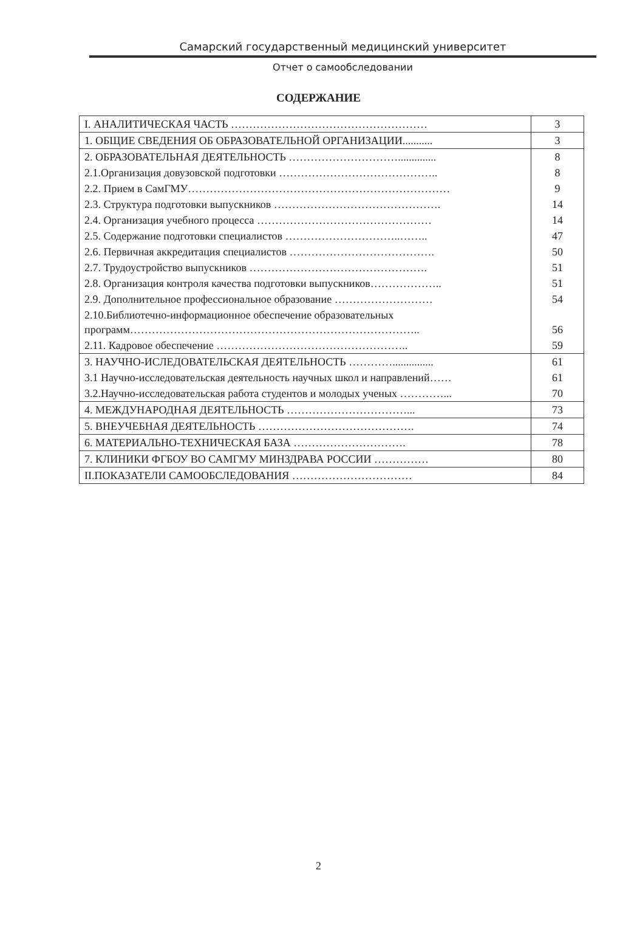Самарский государственный медицинский университет
Отчет о самообследовании
СОДЕРЖАНИЕ
| I. АНАЛИТИЧЕСКАЯ ЧАСТЬ ……………………………………………… | 3 |
| 1. ОБЩИЕ СВЕДЕНИЯ ОБ ОБРАЗОВАТЕЛЬНОЙ ОРГАНИЗАЦИИ........... | 3 |
| 2. ОБРАЗОВАТЕЛЬНАЯ ДЕЯТЕЛЬНОСТЬ ………………………….............. | 8 |
| 2.1.Организация довузовской подготовки …………………………………….. | 8 |
| 2.2. Прием в СамГМУ……………………………………………………………… | 9 |
| 2.3. Структура подготовки выпускников ………………………………………. | 14 |
| 2.4. Организация учебного процесса ………………………………………… | 14 |
| 2.5. Содержание подготовки специалистов …………………………..…….. | 47 |
| 2.6. Первичная аккредитация специалистов …………………………………. | 50 |
| 2.7. Трудоустройство выпускников …………………………………………. | 51 |
| 2.8. Организация контроля качества подготовки выпускников……………….. | 51 |
| 2.9. Дополнительное профессиональное образование ……………………… | 54 |
| 2.10.Библиотечно-информационное обеспечение образовательных программ…………………………………………………………………….. | 56 |
| 2.11. Кадровое обеспечение …………………………………………….. | 59 |
| 3. НАУЧНО-ИСЛЕДОВАТЕЛЬСКАЯ ДЕЯТЕЛЬНОСТЬ …………............... | 61 |
| 3.1 Научно-исследовательская деятельность научных школ и направлений…… | 61 |
| 3.2.Научно-исследовательская работа студентов и молодых ученых …………... | 70 |
| 4. МЕЖДУНАРОДНАЯ ДЕЯТЕЛЬНОСТЬ ……………………………... | 73 |
| 5. ВНЕУЧЕБНАЯ ДЕЯТЕЛЬНОСТЬ ……………………………………. | 74 |
| 6. МАТЕРИАЛЬНО-ТЕХНИЧЕСКАЯ БАЗА …………………………. | 78 |
| 7. КЛИНИКИ ФГБОУ ВО САМГМУ МИНЗДРАВА РОССИИ …………… | 80 |
| II.ПОКАЗАТЕЛИ САМООБСЛЕДОВАНИЯ …………………………… | 84 |
2